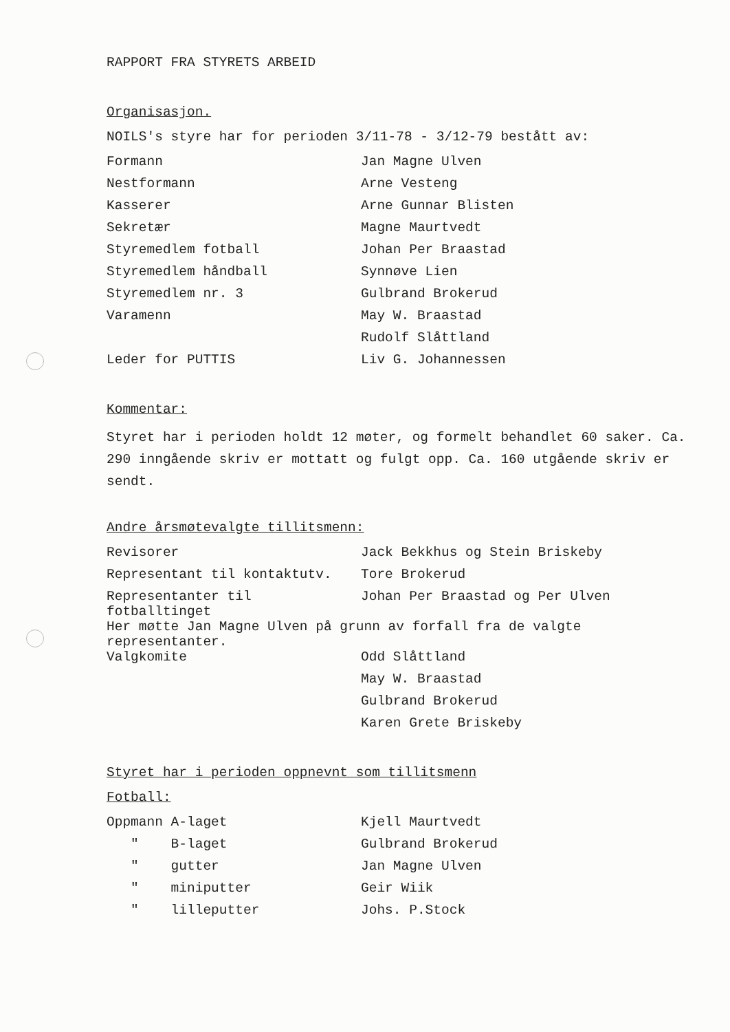RAPPORT FRA STYRETS ARBEID
Organisasjon.
NOILS's styre har for perioden 3/11-78 - 3/12-79 bestått av:
| Formann | Jan Magne Ulven |
| Nestformann | Arne Vesteng |
| Kasserer | Arne Gunnar Blisten |
| Sekretær | Magne Maurtvedt |
| Styremedlem fotball | Johan Per Braastad |
| Styremedlem håndball | Synnøve Lien |
| Styremedlem nr. 3 | Gulbrand Brokerud |
| Varamenn | May W. Braastad |
| | Rudolf Slåttland |
| Leder for PUTTIS | Liv G. Johannessen |
Kommentar:
Styret har i perioden holdt 12 møter, og formelt behandlet 60 saker. Ca. 290 inngående skriv er mottatt og fulgt opp. Ca. 160 utgående skriv er sendt.
Andre årsmøtevalgte tillitsmenn:
| Revisorer | Jack Bekkhus og Stein Briskeby |
| Representant til kontaktutv. | Tore Brokerud |
| Representanter til fotballtinget | Johan Per Braastad og Per Ulven |
| Her møtte Jan Magne Ulven på grunn av forfall fra de valgte representanter. | |
| Valgkomite | Odd Slåttland |
| | May W. Braastad |
| | Gulbrand Brokerud |
| | Karen Grete Briskeby |
Styret har i perioden oppnevnt som tillitsmenn
Fotball:
| Oppmann A-laget | Kjell Maurtvedt |
| " B-laget | Gulbrand Brokerud |
| " gutter | Jan Magne Ulven |
| " miniputter | Geir Wiik |
| " lilleputter | Johs. P.Stock |